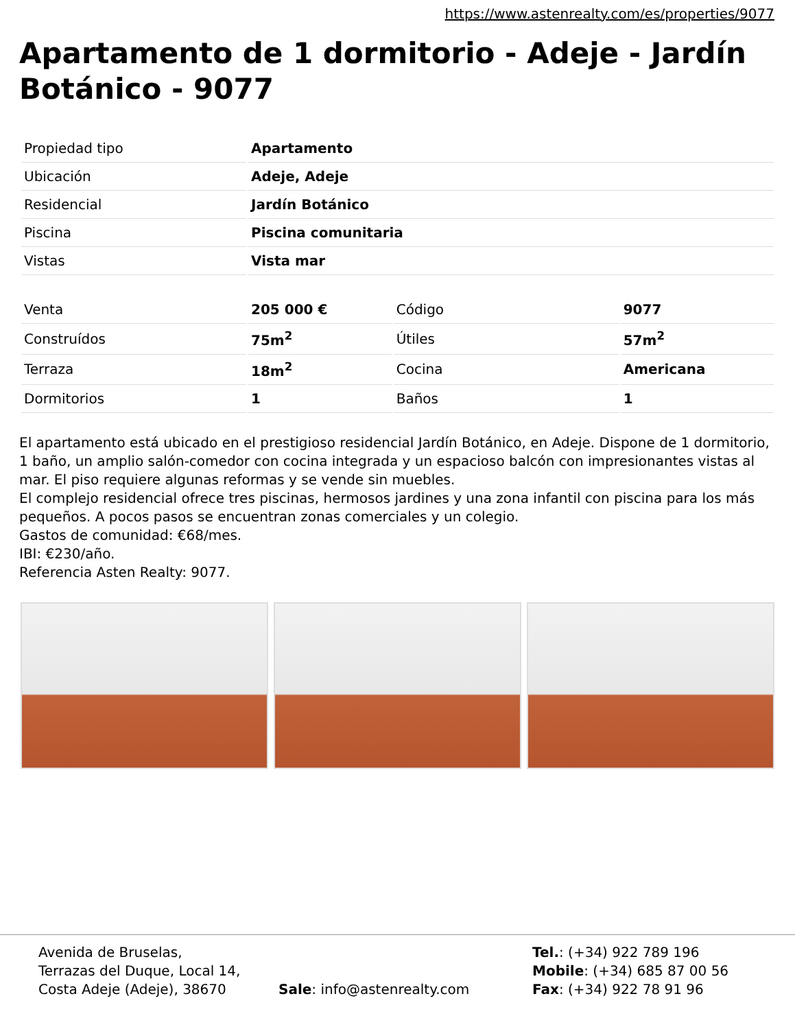https://www.astenrealty.com/es/properties/9077
Apartamento de 1 dormitorio - Adeje - Jardín Botánico - 9077
| Propiedad tipo | Apartamento |
| Ubicación | Adeje, Adeje |
| Residencial | Jardín Botánico |
| Piscina | Piscina comunitaria |
| Vistas | Vista mar |
| Venta | 205 000 € | Código | 9077 |
| Construídos | 75m<sup>2</sup> | Útiles | 57m<sup>2</sup> |
| Terraza | 18m<sup>2</sup> | Cocina | Americana |
| Dormitorios | 1 | Baños | 1 |
El apartamento está ubicado en el prestigioso residencial Jardín Botánico, en Adeje. Dispone de 1 dormitorio, 1 baño, un amplio salón-comedor con cocina integrada y un espacioso balcón con impresionantes vistas al mar. El piso requiere algunas reformas y se vende sin muebles.
El complejo residencial ofrece tres piscinas, hermosos jardines y una zona infantil con piscina para los más pequeños. A pocos pasos se encuentran zonas comerciales y un colegio.
Gastos de comunidad: €68/mes.
IBI: €230/año.
Referencia Asten Realty: 9077.
Avenida de Bruselas,
Terrazas del Duque, Local 14,
Costa Adeje (Adeje), 38670
Sale: info@astenrealty.com Tel.: (+34) 922 789 196
Mobile: (+34) 685 87 00 56
Fax: (+34) 922 78 91 96